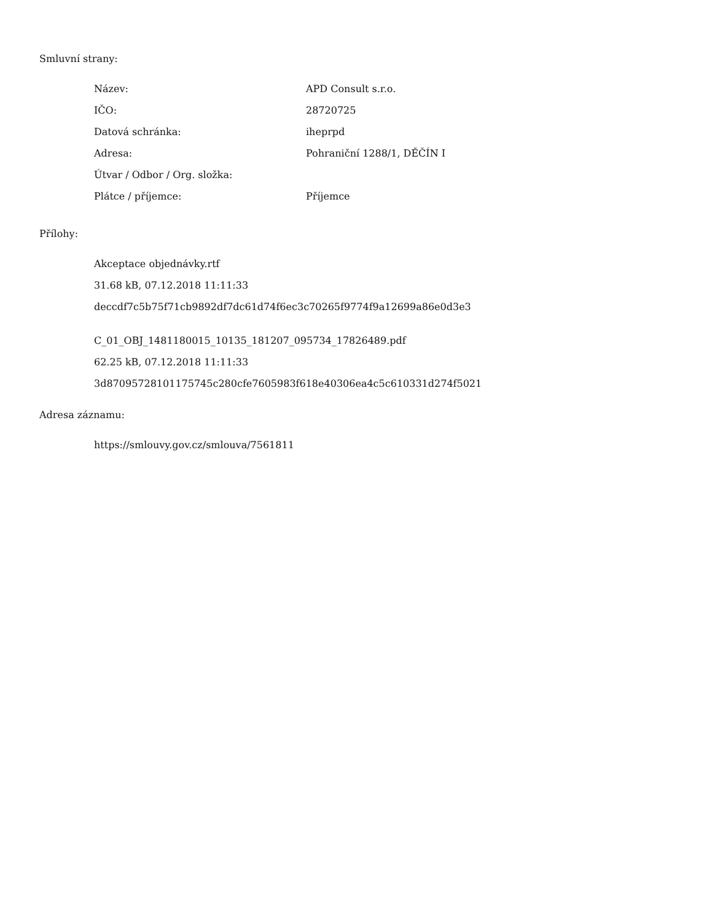Smluvní strany:
| Název: | APD Consult s.r.o. |
| IČO: | 28720725 |
| Datová schránka: | iheprpd |
| Adresa: | Pohraniční 1288/1, DĚČÍN I |
| Útvar / Odbor / Org. složka: | |
| Plátce / příjemce: | Příjemce |
Přílohy:
Akceptace objednávky.rtf
31.68 kB, 07.12.2018 11:11:33
deccdf7c5b75f71cb9892df7dc61d74f6ec3c70265f9774f9a12699a86e0d3e3
C_01_OBJ_1481180015_10135_181207_095734_17826489.pdf
62.25 kB, 07.12.2018 11:11:33
3d87095728101175745c280cfe7605983f618e40306ea4c5c610331d274f5021
Adresa záznamu:
https://smlouvy.gov.cz/smlouva/7561811